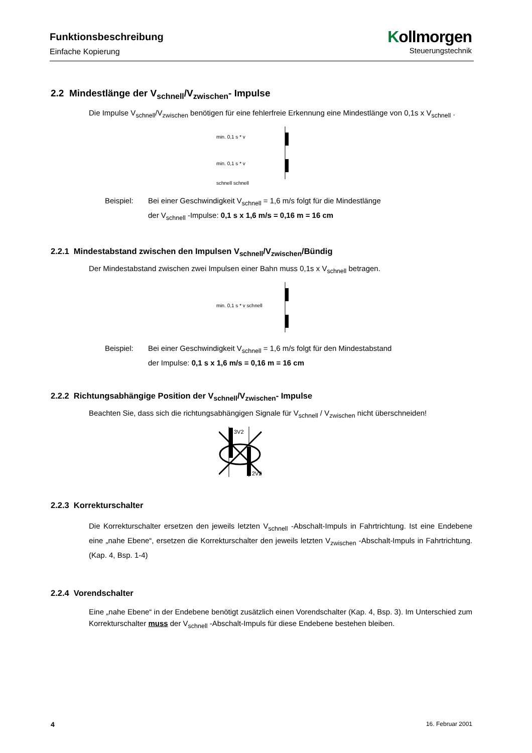Funktionsbeschreibung
Einfache Kopierung
Kollmorgen
Steuerungstechnik
2.2 Mindestlänge der V<sub>schnell</sub>/V<sub>zwischen</sub>- Impulse
Die Impulse V<sub>schnell</sub>/V<sub>zwischen</sub> benötigen für eine fehlerfreie Erkennung eine Mindestlänge von 0,1s x V<sub>schnell</sub> .
min. 0,1 s * v
min. 0,1 s * v
schnell schnell
Beispiel: Bei einer Geschwindigkeit V<sub>schnell</sub> = 1,6 m/s folgt für die Mindestlänge
der V<sub>schnell</sub> -Impulse: 0,1 s x 1,6 m/s = 0,16 m = 16 cm
2.2.1 Mindestabstand zwischen den Impulsen V<sub>schnell</sub>/V<sub>zwischen</sub>/Bündig
Der Mindestabstand zwischen zwei Impulsen einer Bahn muss 0,1s x V<sub>schnell</sub> betragen.
min. 0,1 s * v schnell
Beispiel: Bei einer Geschwindigkeit V<sub>schnell</sub> = 1,6 m/s folgt für den Mindestabstand
der Impulse: 0,1 s x 1,6 m/s = 0,16 m = 16 cm
2.2.2 Richtungsabhängige Position der V<sub>schnell</sub>/V<sub>zwischen</sub>- Impulse
Beachten Sie, dass sich die richtungsabhängigen Signale für V<sub>schnell</sub> / V<sub>zwischen</sub> nicht überschneiden!
3V2
2V2
2.2.3 Korrekturschalter
Die Korrekturschalter ersetzen den jeweils letzten V<sub>schnell</sub> -Abschalt-Impuls in Fahrtrichtung. Ist eine Endebene eine „nahe Ebene“, ersetzen die Korrekturschalter den jeweils letzten V<sub>zwischen</sub> -Abschalt-Impuls in Fahrtrichtung. (Kap. 4, Bsp. 1-4)
2.2.4 Vorendschalter
Eine „nahe Ebene“ in der Endebene benötigt zusätzlich einen Vorendschalter (Kap. 4, Bsp. 3). Im Unterschied zum Korrekturschalter muss der V<sub>schnell</sub> -Abschalt-Impuls für diese Endebene bestehen bleiben.
4 16. Februar 2001